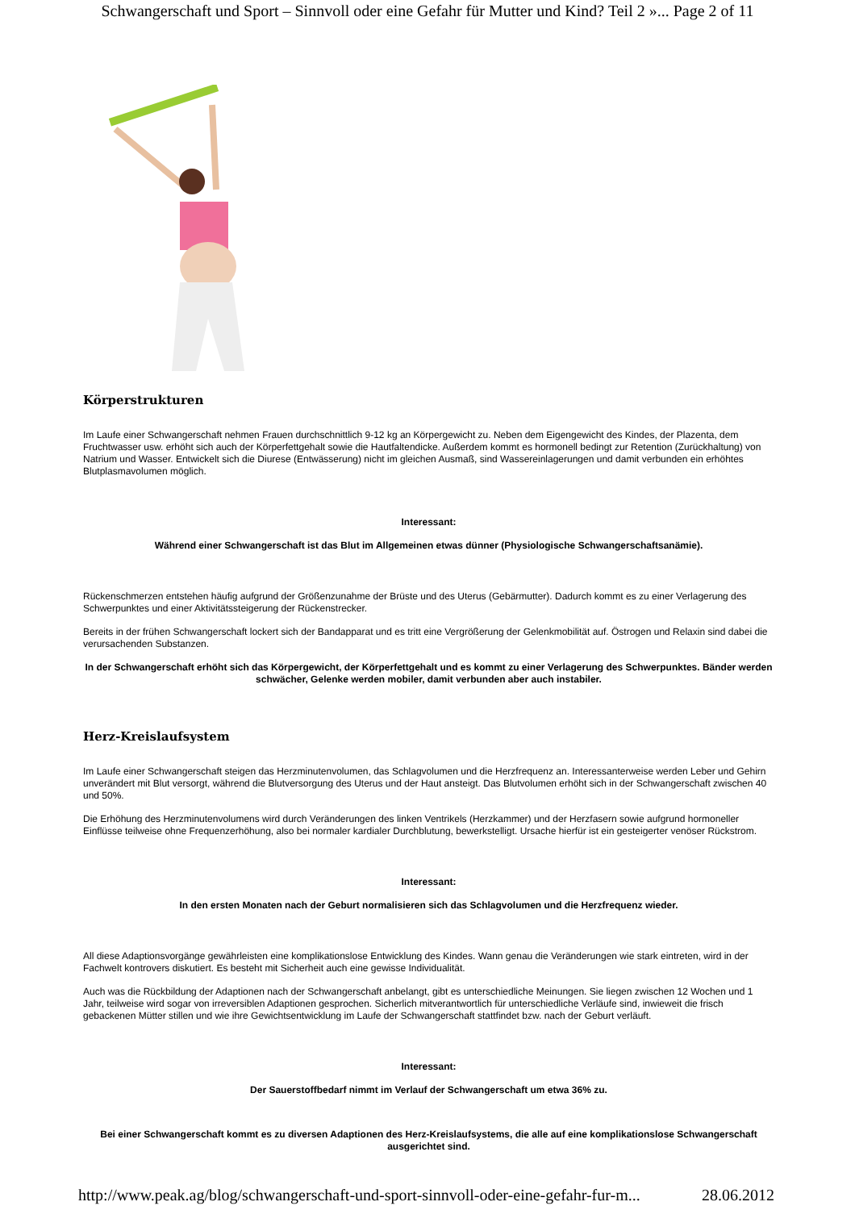Schwangerschaft und Sport – Sinnvoll oder eine Gefahr für Mutter und Kind? Teil 2 »... Page 2 of 11
Körperstrukturen
Im Laufe einer Schwangerschaft nehmen Frauen durchschnittlich 9-12 kg an Körpergewicht zu. Neben dem Eigengewicht des Kindes, der Plazenta, dem Fruchtwasser usw. erhöht sich auch der Körperfettgehalt sowie die Hautfaltendicke. Außerdem kommt es hormonell bedingt zur Retention (Zurückhaltung) von Natrium und Wasser. Entwickelt sich die Diurese (Entwässerung) nicht im gleichen Ausmaß, sind Wassereinlagerungen und damit verbunden ein erhöhtes Blutplasmavolumen möglich.
Interessant:
Während einer Schwangerschaft ist das Blut im Allgemeinen etwas dünner (Physiologische Schwangerschaftsanämie).
Rückenschmerzen entstehen häufig aufgrund der Größenzunahme der Brüste und des Uterus (Gebärmutter). Dadurch kommt es zu einer Verlagerung des Schwerpunktes und einer Aktivitätssteigerung der Rückenstrecker.
Bereits in der frühen Schwangerschaft lockert sich der Bandapparat und es tritt eine Vergrößerung der Gelenkmobilität auf. Östrogen und Relaxin sind dabei die verursachenden Substanzen.
In der Schwangerschaft erhöht sich das Körpergewicht, der Körperfettgehalt und es kommt zu einer Verlagerung des Schwerpunktes. Bänder werden schwächer, Gelenke werden mobiler, damit verbunden aber auch instabiler.
Herz-Kreislaufsystem
Im Laufe einer Schwangerschaft steigen das Herzminutenvolumen, das Schlagvolumen und die Herzfrequenz an. Interessanterweise werden Leber und Gehirn unverändert mit Blut versorgt, während die Blutversorgung des Uterus und der Haut ansteigt. Das Blutvolumen erhöht sich in der Schwangerschaft zwischen 40 und 50%.
Die Erhöhung des Herzminutenvolumens wird durch Veränderungen des linken Ventrikels (Herzkammer) und der Herzfasern sowie aufgrund hormoneller Einflüsse teilweise ohne Frequenzerhöhung, also bei normaler kardialer Durchblutung, bewerkstelligt. Ursache hierfür ist ein gesteigerter venöser Rückstrom.
Interessant:
In den ersten Monaten nach der Geburt normalisieren sich das Schlagvolumen und die Herzfrequenz wieder.
All diese Adaptionsvorgänge gewährleisten eine komplikationslose Entwicklung des Kindes. Wann genau die Veränderungen wie stark eintreten, wird in der Fachwelt kontrovers diskutiert. Es besteht mit Sicherheit auch eine gewisse Individualität.
Auch was die Rückbildung der Adaptionen nach der Schwangerschaft anbelangt, gibt es unterschiedliche Meinungen. Sie liegen zwischen 12 Wochen und 1 Jahr, teilweise wird sogar von irreversiblen Adaptionen gesprochen. Sicherlich mitverantwortlich für unterschiedliche Verläufe sind, inwieweit die frisch gebackenen Mütter stillen und wie ihre Gewichtsentwicklung im Laufe der Schwangerschaft stattfindet bzw. nach der Geburt verläuft.
Interessant:
Der Sauerstoffbedarf nimmt im Verlauf der Schwangerschaft um etwa 36% zu.
Bei einer Schwangerschaft kommt es zu diversen Adaptionen des Herz-Kreislaufsystems, die alle auf eine komplikationslose Schwangerschaft ausgerichtet sind.
http://www.peak.ag/blog/schwangerschaft-und-sport-sinnvoll-oder-eine-gefahr-fur-m... 28.06.2012